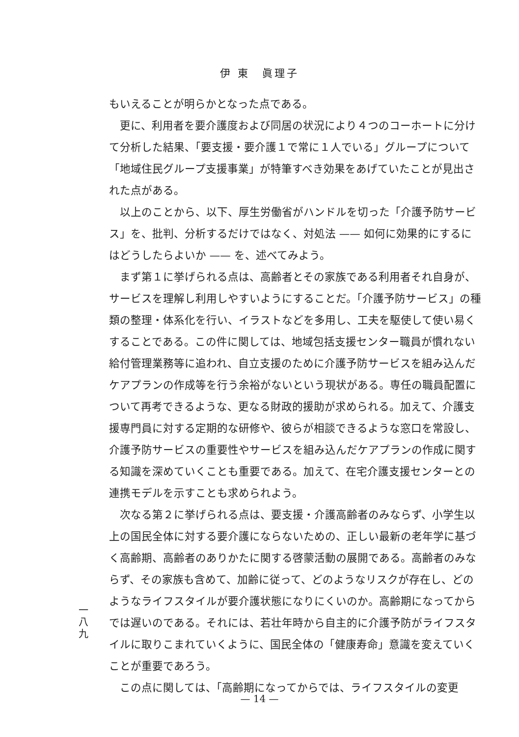伊 東　眞理子
もいえることが明らかとなった点である。
更に、利用者を要介護度および同居の状況により４つのコーホートに分けて分析した結果、「要支援・要介護１で常に１人でいる」グループについて「地域住民グループ支援事業」が特筆すべき効果をあげていたことが見出された点がある。
以上のことから、以下、厚生労働省がハンドルを切った「介護予防サービス」を、批判、分析するだけではなく、対処法 —— 如何に効果的にするにはどうしたらよいか —— を、述べてみよう。
まず第１に挙げられる点は、高齢者とその家族である利用者それ自身が、サービスを理解し利用しやすいようにすることだ。「介護予防サービス」の種類の整理・体系化を行い、イラストなどを多用し、工夫を駆使して使い易くすることである。この件に関しては、地域包括支援センター職員が慣れない給付管理業務等に追われ、自立支援のために介護予防サービスを組み込んだケアプランの作成等を行う余裕がないという現状がある。専任の職員配置について再考できるような、更なる財政的援助が求められる。加えて、介護支援専門員に対する定期的な研修や、彼らが相談できるような窓口を常設し、介護予防サービスの重要性やサービスを組み込んだケアプランの作成に関する知識を深めていくことも重要である。加えて、在宅介護支援センターとの連携モデルを示すことも求められよう。
次なる第２に挙げられる点は、要支援・介護高齢者のみならず、小学生以上の国民全体に対する要介護にならないための、正しい最新の老年学に基づく高齢期、高齢者のありかたに関する啓蒙活動の展開である。高齢者のみならず、その家族も含めて、加齢に従って、どのようなリスクが存在し、どのようなライフスタイルが要介護状態になりにくいのか。高齢期になってからでは遅いのである。それには、若壮年時から自主的に介護予防がライフスタイルに取りこまれていくように、国民全体の「健康寿命」意識を変えていくことが重要であろう。
この点に関しては、「高齢期になってからでは、ライフスタイルの変更
一
八
九
— 14 —